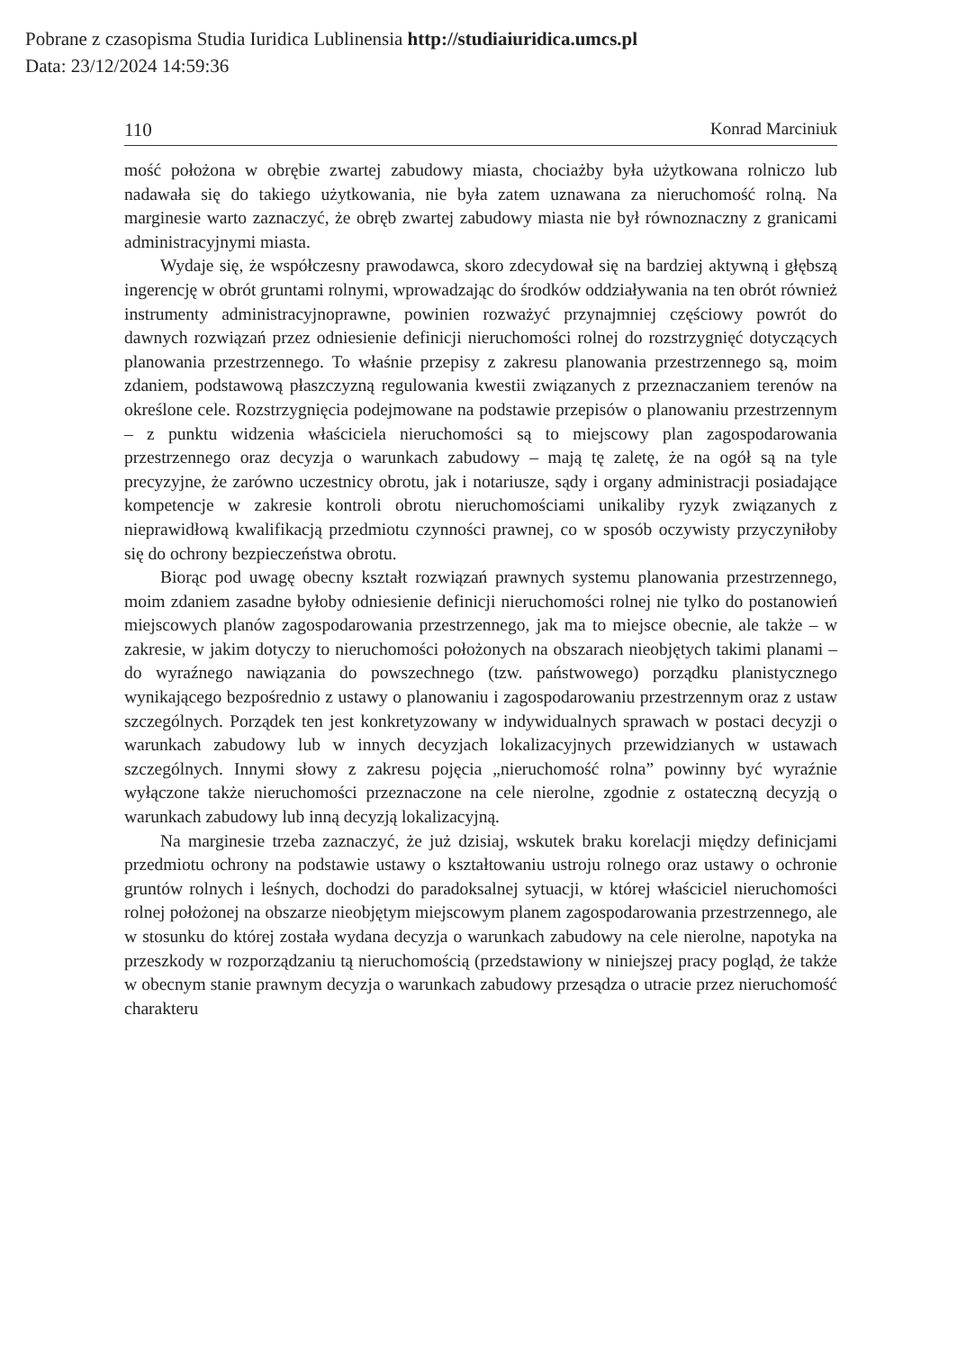Pobrane z czasopisma Studia Iuridica Lublinensia http://studiaiuridica.umcs.pl
Data: 23/12/2024 14:59:36
110 Konrad Marciniuk
mość położona w obrębie zwartej zabudowy miasta, chociażby była użytkowana rolniczo lub nadawała się do takiego użytkowania, nie była zatem uznawana za nieruchomość rolną. Na marginesie warto zaznaczyć, że obręb zwartej zabudowy miasta nie był równoznaczny z granicami administracyjnymi miasta.
Wydaje się, że współczesny prawodawca, skoro zdecydował się na bardziej aktywną i głębszą ingerencję w obrót gruntami rolnymi, wprowadzając do środków oddziaływania na ten obrót również instrumenty administracyjnoprawne, powinien rozważyć przynajmniej częściowy powrót do dawnych rozwiązań przez odniesienie definicji nieruchomości rolnej do rozstrzygnięć dotyczących planowania przestrzennego. To właśnie przepisy z zakresu planowania przestrzennego są, moim zdaniem, podstawową płaszczyzną regulowania kwestii związanych z przeznaczaniem terenów na określone cele. Rozstrzygnięcia podejmowane na podstawie przepisów o planowaniu przestrzennym – z punktu widzenia właściciela nieruchomości są to miejscowy plan zagospodarowania przestrzennego oraz decyzja o warunkach zabudowy – mają tę zaletę, że na ogół są na tyle precyzyjne, że zarówno uczestnicy obrotu, jak i notariusze, sądy i organy administracji posiadające kompetencje w zakresie kontroli obrotu nieruchomościami unikaliby ryzyk związanych z nieprawidłową kwalifikacją przedmiotu czynności prawnej, co w sposób oczywisty przyczyniłoby się do ochrony bezpieczeństwa obrotu.
Biorąc pod uwagę obecny kształt rozwiązań prawnych systemu planowania przestrzennego, moim zdaniem zasadne byłoby odniesienie definicji nieruchomości rolnej nie tylko do postanowień miejscowych planów zagospodarowania przestrzennego, jak ma to miejsce obecnie, ale także – w zakresie, w jakim dotyczy to nieruchomości położonych na obszarach nieobjętych takimi planami – do wyraźnego nawiązania do powszechnego (tzw. państwowego) porządku planistycznego wynikającego bezpośrednio z ustawy o planowaniu i zagospodarowaniu przestrzennym oraz z ustaw szczególnych. Porządek ten jest konkretyzowany w indywidualnych sprawach w postaci decyzji o warunkach zabudowy lub w innych decyzjach lokalizacyjnych przewidzianych w ustawach szczególnych. Innymi słowy z zakresu pojęcia „nieruchomość rolna” powinny być wyraźnie wyłączone także nieruchomości przeznaczone na cele nierolne, zgodnie z ostateczną decyzją o warunkach zabudowy lub inną decyzją lokalizacyjną.
Na marginesie trzeba zaznaczyć, że już dzisiaj, wskutek braku korelacji między definicjami przedmiotu ochrony na podstawie ustawy o kształtowaniu ustroju rolnego oraz ustawy o ochronie gruntów rolnych i leśnych, dochodzi do paradoksalnej sytuacji, w której właściciel nieruchomości rolnej położonej na obszarze nieobjętym miejscowym planem zagospodarowania przestrzennego, ale w stosunku do której została wydana decyzja o warunkach zabudowy na cele nierolne, napotyka na przeszkody w rozporządzaniu tą nieruchomością (przedstawiony w niniejszej pracy pogląd, że także w obecnym stanie prawnym decyzja o warunkach zabudowy przesądza o utracie przez nieruchomość charakteru